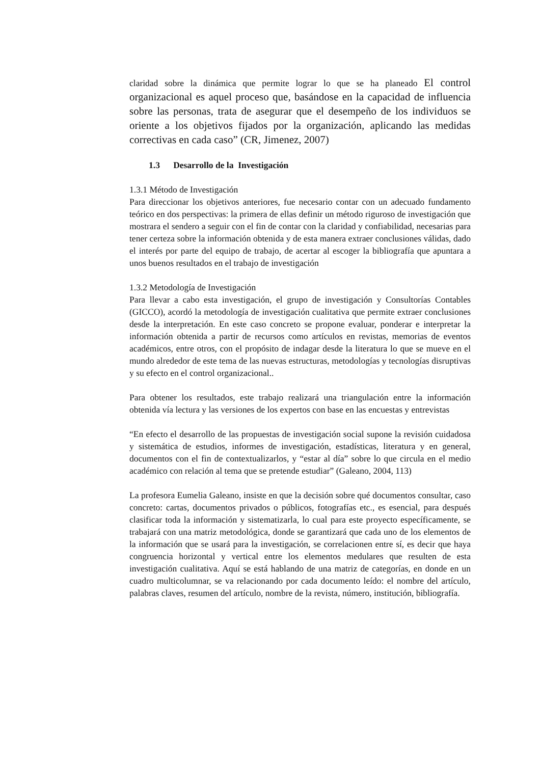claridad sobre la dinámica que permite lograr lo que se ha planeado El control organizacional es aquel proceso que, basándose en la capacidad de influencia sobre las personas, trata de asegurar que el desempeño de los individuos se oriente a los objetivos fijados por la organización, aplicando las medidas correctivas en cada caso” (CR, Jimenez, 2007)
1.3 Desarrollo de la Investigación
1.3.1 Método de Investigación
Para direccionar los objetivos anteriores, fue necesario contar con un adecuado fundamento teórico en dos perspectivas: la primera de ellas definir un método riguroso de investigación que mostrara el sendero a seguir con el fin de contar con la claridad y confiabilidad, necesarias para tener certeza sobre la información obtenida y de esta manera extraer conclusiones válidas, dado el interés por parte del equipo de trabajo, de acertar al escoger la bibliografía que apuntara a unos buenos resultados en el trabajo de investigación
1.3.2 Metodología de Investigación
Para llevar a cabo esta investigación, el grupo de investigación y Consultorías Contables (GICCO), acordó la metodología de investigación cualitativa que permite extraer conclusiones desde la interpretación. En este caso concreto se propone evaluar, ponderar e interpretar la información obtenida a partir de recursos como artículos en revistas, memorias de eventos académicos, entre otros, con el propósito de indagar desde la literatura lo que se mueve en el mundo alrededor de este tema de las nuevas estructuras, metodologías y tecnologías disruptivas y su efecto en el control organizacional..
Para obtener los resultados, este trabajo realizará una triangulación entre la información obtenida vía lectura y las versiones de los expertos con base en las encuestas y entrevistas
“En efecto el desarrollo de las propuestas de investigación social supone la revisión cuidadosa y sistemática de estudios, informes de investigación, estadísticas, literatura y en general, documentos con el fin de contextualizarlos, y “estar al día” sobre lo que circula en el medio académico con relación al tema que se pretende estudiar” (Galeano, 2004, 113)
La profesora Eumelia Galeano, insiste en que la decisión sobre qué documentos consultar, caso concreto: cartas, documentos privados o públicos, fotografías etc., es esencial, para después clasificar toda la información y sistematizarla, lo cual para este proyecto específicamente, se trabajará con una matriz metodológica, donde se garantizará que cada uno de los elementos de la información que se usará para la investigación, se correlacionen entre sí, es decir que haya congruencia horizontal y vertical entre los elementos medulares que resulten de esta investigación cualitativa. Aquí se está hablando de una matriz de categorías, en donde en un cuadro multicolumnar, se va relacionando por cada documento leído: el nombre del artículo, palabras claves, resumen del artículo, nombre de la revista, número, institución, bibliografía.